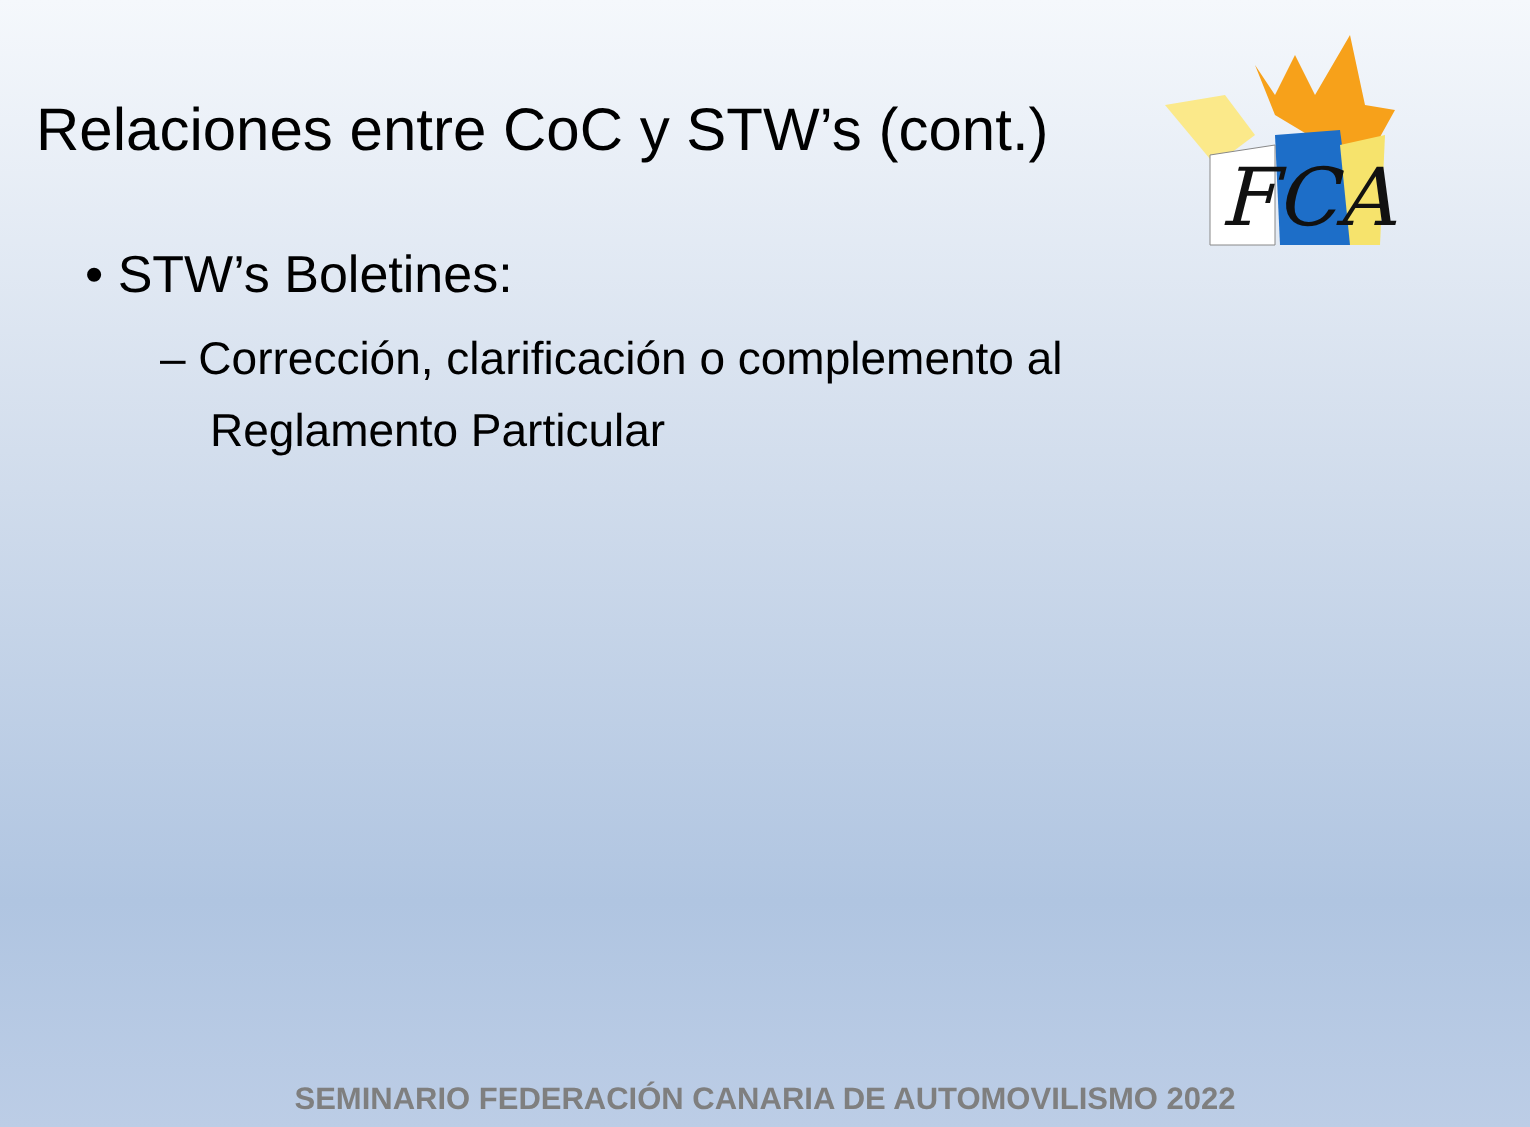FCA
Relaciones entre CoC y STW’s (cont.)
• STW’s Boletines:
– Corrección, clarificación o complemento al Reglamento Particular
SEMINARIO FEDERACIÓN CANARIA DE AUTOMOVILISMO 2022